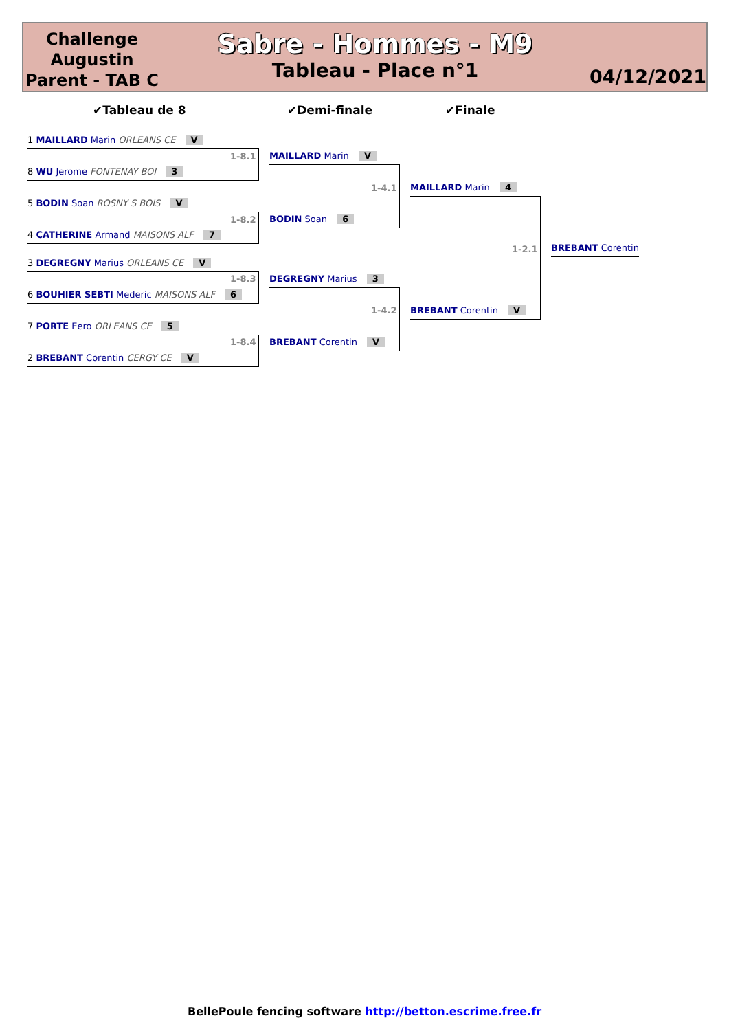Challenge Augustin Parent - TAB C
Sabre - Hommes - M9
Tableau - Place n°1
04/12/2021
✔Tableau de 8 ✔Demi-finale ✔Finale
1 MAILLARD Marin ORLEANS CE V
1-8.1
8 WU Jerome FONTENAY BOI 3
5 BODIN Soan ROSNY S BOIS V
1-8.2
4 CATHERINE Armand MAISONS ALF 7
3 DEGREGNY Marius ORLEANS CE V
1-8.3
6 BOUHIER SEBTI Mederic MAISONS ALF 6
7 PORTE Eero ORLEANS CE 5
1-8.4
2 BREBANT Corentin CERGY CE V
MAILLARD Marin V
1-4.1
BODIN Soan 6
DEGREGNY Marius 3
1-4.2
BREBANT Corentin V
MAILLARD Marin 4
1-2.1
BREBANT Corentin V
BREBANT Corentin
BellePoule fencing software http://betton.escrime.free.fr